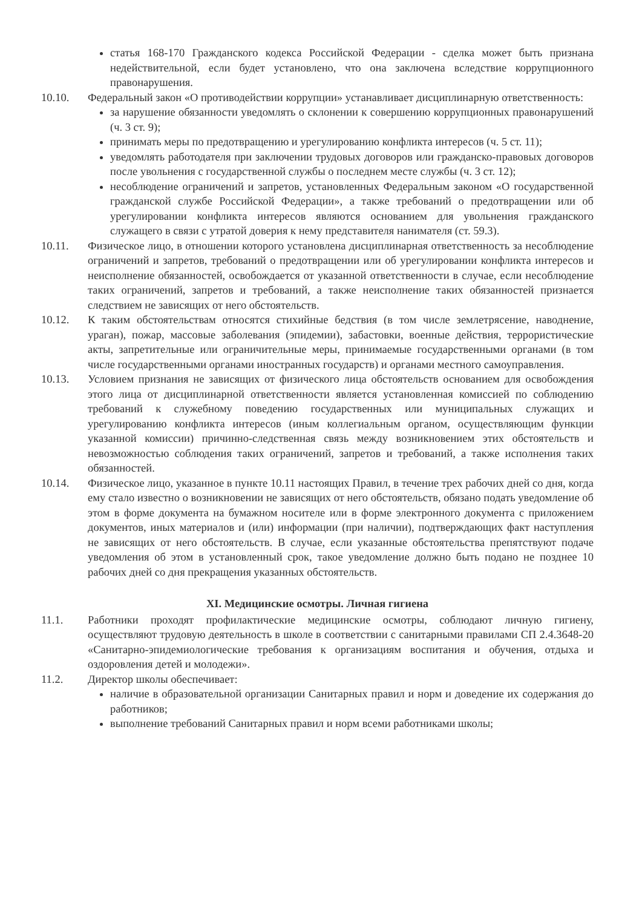статья 168-170 Гражданского кодекса Российской Федерации - сделка может быть признана недействительной, если будет установлено, что она заключена вследствие коррупционного правонарушения.
10.10. Федеральный закон «О противодействии коррупции» устанавливает дисциплинарную ответственность:
за нарушение обязанности уведомлять о склонении к совершению коррупционных правонарушений (ч. 3 ст. 9);
принимать меры по предотвращению и урегулированию конфликта интересов (ч. 5 ст. 11);
уведомлять работодателя при заключении трудовых договоров или гражданско-правовых договоров после увольнения с государственной службы о последнем месте службы (ч. 3 ст. 12);
несоблюдение ограничений и запретов, установленных Федеральным законом «О государственной гражданской службе Российской Федерации», а также требований о предотвращении или об урегулировании конфликта интересов являются основанием для увольнения гражданского служащего в связи с утратой доверия к нему представителя нанимателя (ст. 59.3).
10.11. Физическое лицо, в отношении которого установлена дисциплинарная ответственность за несоблюдение ограничений и запретов, требований о предотвращении или об урегулировании конфликта интересов и неисполнение обязанностей, освобождается от указанной ответственности в случае, если несоблюдение таких ограничений, запретов и требований, а также неисполнение таких обязанностей признается следствием не зависящих от него обстоятельств.
10.12. К таким обстоятельствам относятся стихийные бедствия (в том числе землетрясение, наводнение, ураган), пожар, массовые заболевания (эпидемии), забастовки, военные действия, террористические акты, запретительные или ограничительные меры, принимаемые государственными органами (в том числе государственными органами иностранных государств) и органами местного самоуправления.
10.13. Условием признания не зависящих от физического лица обстоятельств основанием для освобождения этого лица от дисциплинарной ответственности является установленная комиссией по соблюдению требований к служебному поведению государственных или муниципальных служащих и урегулированию конфликта интересов (иным коллегиальным органом, осуществляющим функции указанной комиссии) причинно-следственная связь между возникновением этих обстоятельств и невозможностью соблюдения таких ограничений, запретов и требований, а также исполнения таких обязанностей.
10.14. Физическое лицо, указанное в пункте 10.11 настоящих Правил, в течение трех рабочих дней со дня, когда ему стало известно о возникновении не зависящих от него обстоятельств, обязано подать уведомление об этом в форме документа на бумажном носителе или в форме электронного документа с приложением документов, иных материалов и (или) информации (при наличии), подтверждающих факт наступления не зависящих от него обстоятельств. В случае, если указанные обстоятельства препятствуют подаче уведомления об этом в установленный срок, такое уведомление должно быть подано не позднее 10 рабочих дней со дня прекращения указанных обстоятельств.
XI. Медицинские осмотры. Личная гигиена
11.1. Работники проходят профилактические медицинские осмотры, соблюдают личную гигиену, осуществляют трудовую деятельность в школе в соответствии с санитарными правилами СП 2.4.3648-20 «Санитарно-эпидемиологические требования к организациям воспитания и обучения, отдыха и оздоровления детей и молодежи».
11.2. Директор школы обеспечивает:
наличие в образовательной организации Санитарных правил и норм и доведение их содержания до работников;
выполнение требований Санитарных правил и норм всеми работниками школы;